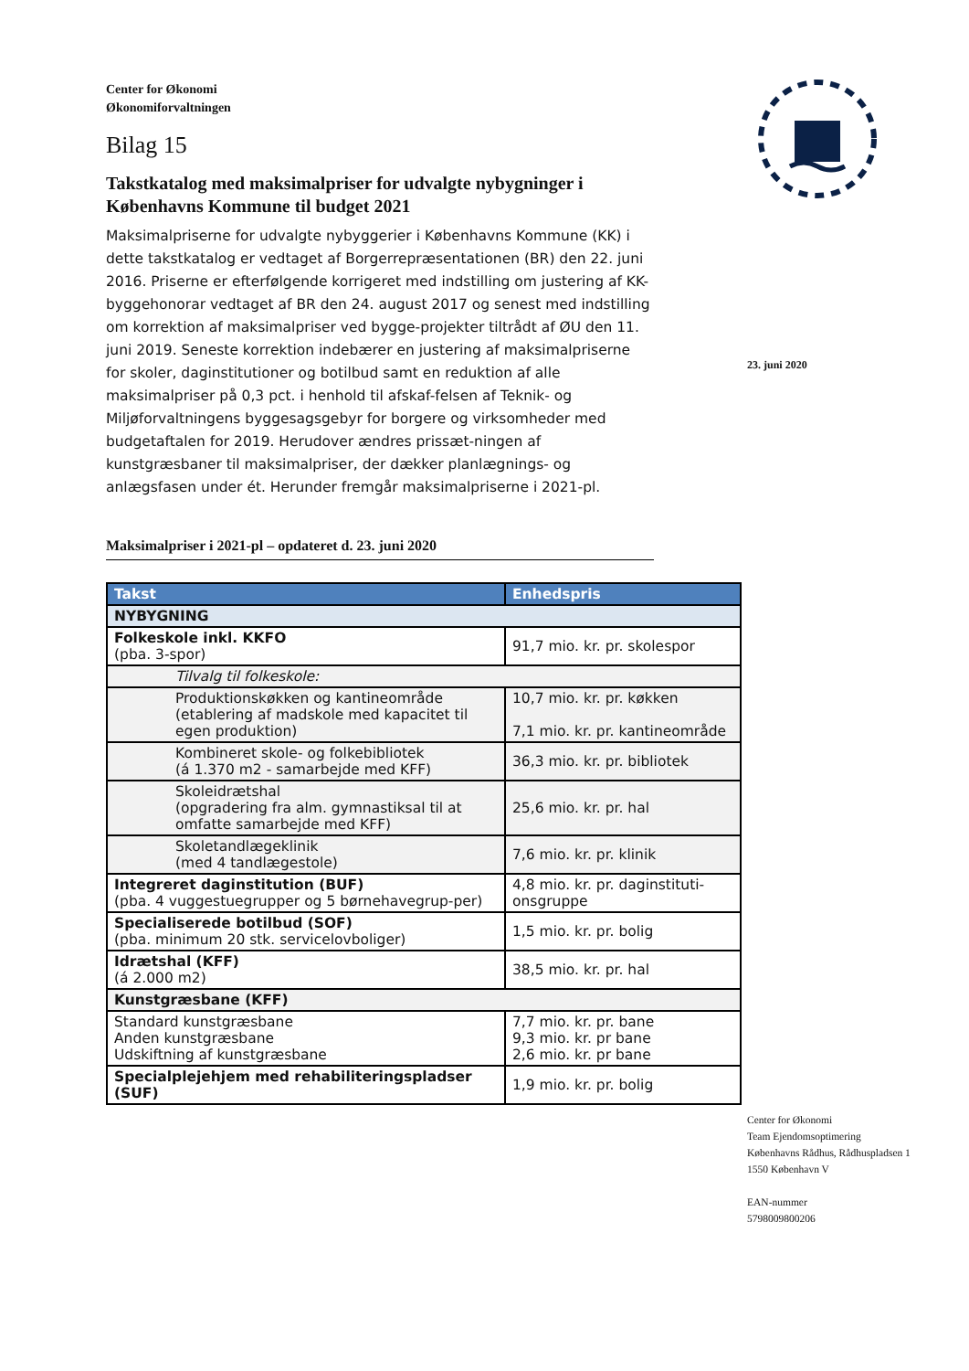23. juni 2020
Center for Økonomi
Økonomiforvaltningen
Bilag 15
Takstkatalog med maksimalpriser for udvalgte nybygninger i Københavns Kommune til budget 2021
Maksimalpriserne for udvalgte nybyggerier i Københavns Kommune (KK) i dette takstkatalog er vedtaget af Borgerrepræsentationen (BR) den 22. juni 2016. Priserne er efterfølgende korrigeret med indstilling om justering af KK-byggehonorar vedtaget af BR den 24. august 2017 og senest med indstilling om korrektion af maksimalpriser ved bygge-projekter tiltrådt af ØU den 11. juni 2019. Seneste korrektion indebærer en justering af maksimalpriserne for skoler, daginstitutioner og botilbud samt en reduktion af alle maksimalpriser på 0,3 pct. i henhold til afskaf-felsen af Teknik- og Miljøforvaltningens byggesagsgebyr for borgere og virksomheder med budgetaftalen for 2019. Herudover ændres prissæt-ningen af kunstgræsbaner til maksimalpriser, der dækker planlægnings- og anlægsfasen under ét. Herunder fremgår maksimalpriserne i 2021-pl.
Maksimalpriser i 2021-pl – opdateret d. 23. juni 2020
| Takst | Enhedspris |
| --- | --- |
| NYBYGNING | |
| Folkeskole inkl. KKFO (pba. 3-spor) | 91,7 mio. kr. pr. skolespor |
| Tilvalg til folkeskole: | |
| Produktionskøkken og kantineområde (etablering af madskole med kapacitet til egen produktion) | 10,7 mio. kr. pr. køkken 7,1 mio. kr. pr. kantineområde |
| Kombineret skole- og folkebibliotek (á 1.370 m2 - samarbejde med KFF) | 36,3 mio. kr. pr. bibliotek |
| Skoleidrætshal (opgradering fra alm. gymnastiksal til at omfatte samarbejde med KFF) | 25,6 mio. kr. pr. hal |
| Skoletandlægeklinik (med 4 tandlægestole) | 7,6 mio. kr. pr. klinik |
| Integreret daginstitution (BUF) (pba. 4 vuggestuegrupper og 5 børnehavegrup-per) | 4,8 mio. kr. pr. daginstituti-onsgruppe |
| Specialiserede botilbud (SOF) (pba. minimum 20 stk. servicelovboliger) | 1,5 mio. kr. pr. bolig |
| Idrætshal (KFF) (á 2.000 m2) | 38,5 mio. kr. pr. hal |
| Kunstgræsbane (KFF) | |
| Standard kunstgræsbane Anden kunstgræsbane Udskiftning af kunstgræsbane | 7,7 mio. kr. pr. bane 9,3 mio. kr. pr bane 2,6 mio. kr. pr bane |
| Specialplejehjem med rehabiliteringspladser (SUF) | 1,9 mio. kr. pr. bolig |
Center for Økonomi
Team Ejendomsoptimering
Københavns Rådhus, Rådhuspladsen 1
1550 København V
EAN-nummer
5798009800206